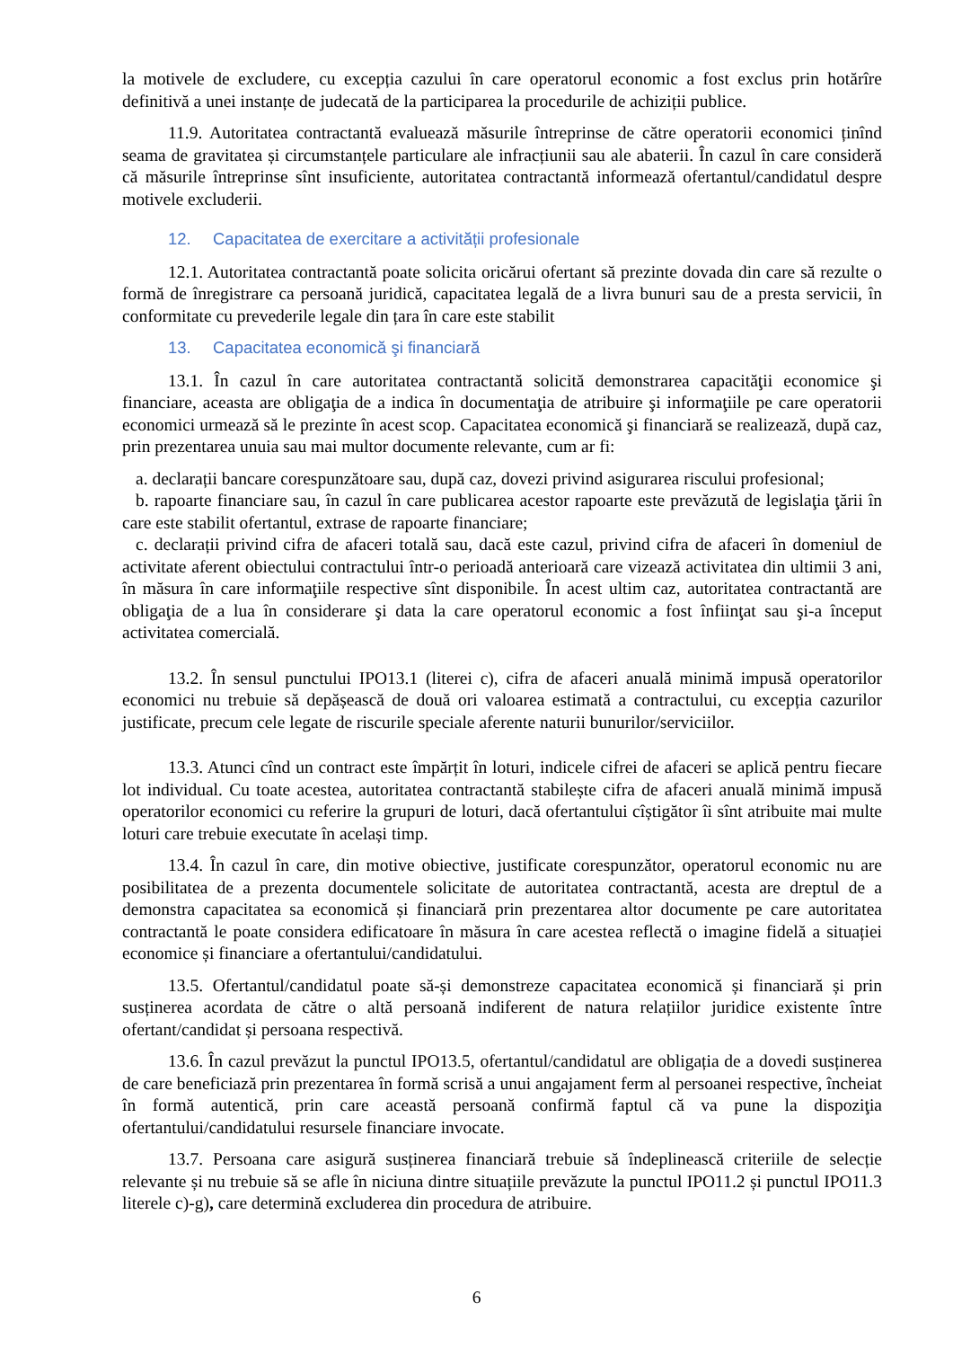la motivele de excludere, cu excepția cazului în care operatorul economic a fost exclus prin hotărîre definitivă a unei instanțe de judecată de la participarea la procedurile de achiziții publice.
11.9. Autoritatea contractantă evaluează măsurile întreprinse de către operatorii economici ținînd seama de gravitatea și circumstanțele particulare ale infracțiunii sau ale abaterii. În cazul în care consideră că măsurile întreprinse sînt insuficiente, autoritatea contractantă informează ofertantul/candidatul despre motivele excluderii.
12. Capacitatea de exercitare a activității profesionale
12.1. Autoritatea contractantă poate solicita oricărui ofertant să prezinte dovada din care să rezulte o formă de înregistrare ca persoană juridică, capacitatea legală de a livra bunuri sau de a presta servicii, în conformitate cu prevederile legale din țara în care este stabilit
13. Capacitatea economică şi financiară
13.1. În cazul în care autoritatea contractantă solicită demonstrarea capacităţii economice şi financiare, aceasta are obligaţia de a indica în documentaţia de atribuire şi informaţiile pe care operatorii economici urmează să le prezinte în acest scop. Capacitatea economică şi financiară se realizează, după caz, prin prezentarea unuia sau mai multor documente relevante, cum ar fi:
a. declarații bancare corespunzătoare sau, după caz, dovezi privind asigurarea riscului profesional;
b. rapoarte financiare sau, în cazul în care publicarea acestor rapoarte este prevăzută de legislaţia ţării în care este stabilit ofertantul, extrase de rapoarte financiare;
c. declarații privind cifra de afaceri totală sau, dacă este cazul, privind cifra de afaceri în domeniul de activitate aferent obiectului contractului într-o perioadă anterioară care vizează activitatea din ultimii 3 ani, în măsura în care informaţiile respective sînt disponibile. În acest ultim caz, autoritatea contractantă are obligaţia de a lua în considerare şi data la care operatorul economic a fost înfiinţat sau şi-a început activitatea comercială.
13.2. În sensul punctului IPO13.1 (literei c), cifra de afaceri anuală minimă impusă operatorilor economici nu trebuie să depășească de două ori valoarea estimată a contractului, cu excepția cazurilor justificate, precum cele legate de riscurile speciale aferente naturii bunurilor/serviciilor.
13.3. Atunci cînd un contract este împărțit în loturi, indicele cifrei de afaceri se aplică pentru fiecare lot individual. Cu toate acestea, autoritatea contractantă stabilește cifra de afaceri anuală minimă impusă operatorilor economici cu referire la grupuri de loturi, dacă ofertantului cîștigător îi sînt atribuite mai multe loturi care trebuie executate în același timp.
13.4. În cazul în care, din motive obiective, justificate corespunzător, operatorul economic nu are posibilitatea de a prezenta documentele solicitate de autoritatea contractantă, acesta are dreptul de a demonstra capacitatea sa economică și financiară prin prezentarea altor documente pe care autoritatea contractantă le poate considera edificatoare în măsura în care acestea reflectă o imagine fidelă a situației economice și financiare a ofertantului/candidatului.
13.5. Ofertantul/candidatul poate să-și demonstreze capacitatea economică și financiară și prin susținerea acordata de către o altă persoană indiferent de natura relațiilor juridice existente între ofertant/candidat și persoana respectivă.
13.6. În cazul prevăzut la punctul IPO13.5, ofertantul/candidatul are obligația de a dovedi susținerea de care beneficiază prin prezentarea în formă scrisă a unui angajament ferm al persoanei respective, încheiat în formă autentică, prin care această persoană confirmă faptul că va pune la dispoziţia ofertantului/candidatului resursele financiare invocate.
13.7. Persoana care asigură susținerea financiară trebuie să îndeplinească criteriile de selecție relevante și nu trebuie să se afle în niciuna dintre situațiile prevăzute la punctul IPO11.2 și punctul IPO11.3 literele c)-g), care determină excluderea din procedura de atribuire.
6